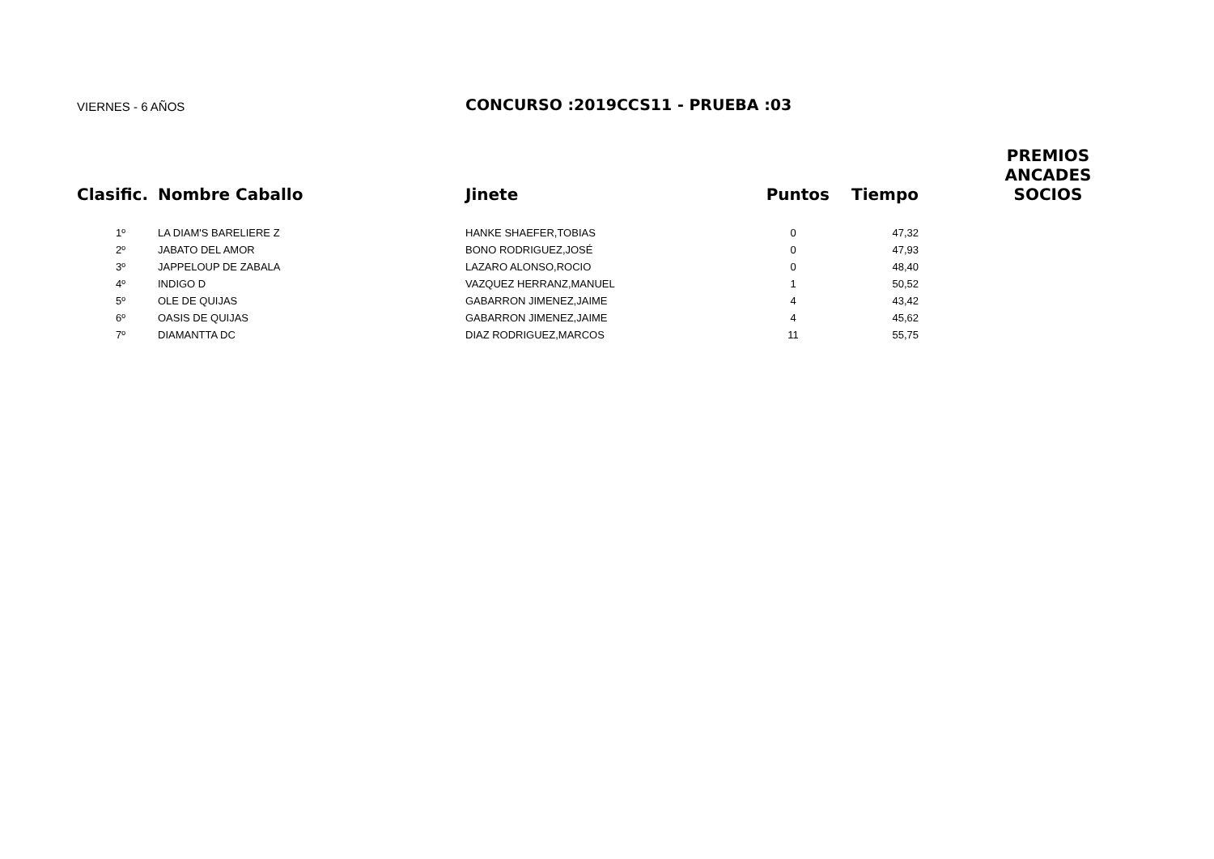VIERNES - 6 AÑOS
CONCURSO :2019CCS11 - PRUEBA :03
| Clasific. | Nombre Caballo | Jinete | Puntos | Tiempo | PREMIOS ANCADES SOCIOS |
| --- | --- | --- | --- | --- | --- |
| 1º | LA DIAM'S BARELIERE Z | HANKE SHAEFER,TOBIAS | 0 | 47,32 | |
| 2º | JABATO DEL AMOR | BONO RODRIGUEZ,JOSÉ | 0 | 47,93 | |
| 3º | JAPPELOUP DE ZABALA | LAZARO ALONSO,ROCIO | 0 | 48,40 | |
| 4º | INDIGO D | VAZQUEZ HERRANZ,MANUEL | 1 | 50,52 | |
| 5º | OLE DE QUIJAS | GABARRON JIMENEZ,JAIME | 4 | 43,42 | |
| 6º | OASIS DE QUIJAS | GABARRON JIMENEZ,JAIME | 4 | 45,62 | |
| 7º | DIAMANTTA DC | DIAZ RODRIGUEZ,MARCOS | 11 | 55,75 | |